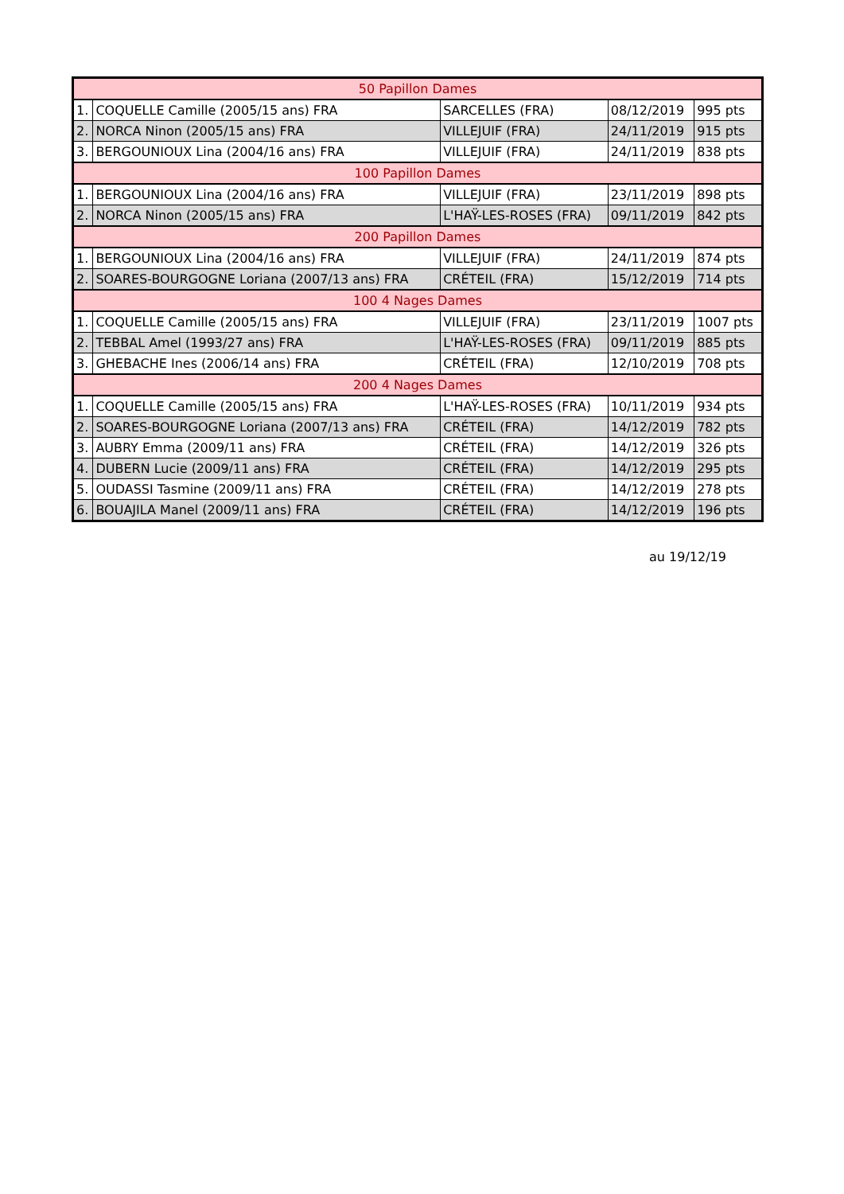| 50 Papillon Dames | | | | |
| 1. | COQUELLE Camille (2005/15 ans) FRA | SARCELLES (FRA) | 08/12/2019 | 995 pts |
| 2. | NORCA Ninon (2005/15 ans) FRA | VILLEJUIF (FRA) | 24/11/2019 | 915 pts |
| 3. | BERGOUNIOUX Lina (2004/16 ans) FRA | VILLEJUIF (FRA) | 24/11/2019 | 838 pts |
| 100 Papillon Dames | | | | |
| 1. | BERGOUNIOUX Lina (2004/16 ans) FRA | VILLEJUIF (FRA) | 23/11/2019 | 898 pts |
| 2. | NORCA Ninon (2005/15 ans) FRA | L'HAŸ-LES-ROSES (FRA) | 09/11/2019 | 842 pts |
| 200 Papillon Dames | | | | |
| 1. | BERGOUNIOUX Lina (2004/16 ans) FRA | VILLEJUIF (FRA) | 24/11/2019 | 874 pts |
| 2. | SOARES-BOURGOGNE Loriana (2007/13 ans) FRA | CRÉTEIL (FRA) | 15/12/2019 | 714 pts |
| 100 4 Nages Dames | | | | |
| 1. | COQUELLE Camille (2005/15 ans) FRA | VILLEJUIF (FRA) | 23/11/2019 | 1007 pts |
| 2. | TEBBAL Amel (1993/27 ans) FRA | L'HAŸ-LES-ROSES (FRA) | 09/11/2019 | 885 pts |
| 3. | GHEBACHE Ines (2006/14 ans) FRA | CRÉTEIL (FRA) | 12/10/2019 | 708 pts |
| 200 4 Nages Dames | | | | |
| 1. | COQUELLE Camille (2005/15 ans) FRA | L'HAŸ-LES-ROSES (FRA) | 10/11/2019 | 934 pts |
| 2. | SOARES-BOURGOGNE Loriana (2007/13 ans) FRA | CRÉTEIL (FRA) | 14/12/2019 | 782 pts |
| 3. | AUBRY Emma (2009/11 ans) FRA | CRÉTEIL (FRA) | 14/12/2019 | 326 pts |
| 4. | DUBERN Lucie (2009/11 ans) FRA | CRÉTEIL (FRA) | 14/12/2019 | 295 pts |
| 5. | OUDASSI Tasmine (2009/11 ans) FRA | CRÉTEIL (FRA) | 14/12/2019 | 278 pts |
| 6. | BOUAJILA Manel (2009/11 ans) FRA | CRÉTEIL (FRA) | 14/12/2019 | 196 pts |
au 19/12/19